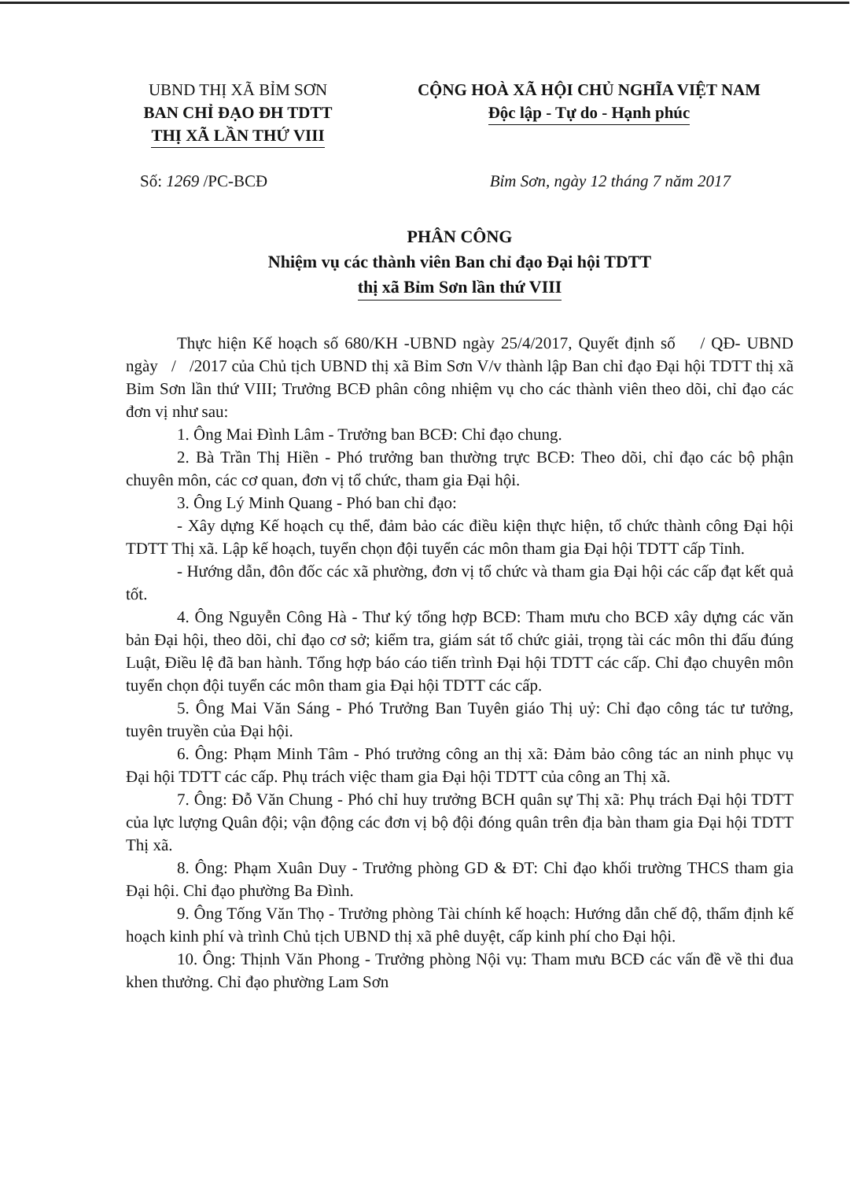UBND THỊ XÃ BỈM SƠN
BAN CHỈ ĐẠO ĐH TDTT
THỊ XÃ LẦN THỨ VIII
CỘNG HOÀ XÃ HỘI CHỦ NGHĨA VIỆT NAM
Độc lập - Tự do - Hạnh phúc
Số: 1269 /PC-BCĐ Bỉm Sơn, ngày 12 tháng 7 năm 2017
PHÂN CÔNG
Nhiệm vụ các thành viên Ban chỉ đạo Đại hội TDTT
thị xã Bỉm Sơn lần thứ VIII
Thực hiện Kế hoạch số 680/KH -UBND ngày 25/4/2017, Quyết định số / QĐ- UBND ngày / /2017 của Chủ tịch UBND thị xã Bỉm Sơn V/v thành lập Ban chỉ đạo Đại hội TDTT thị xã Bỉm Sơn lần thứ VIII; Trưởng BCĐ phân công nhiệm vụ cho các thành viên theo dõi, chỉ đạo các đơn vị như sau:
1. Ông Mai Đình Lâm - Trưởng ban BCĐ: Chỉ đạo chung.
2. Bà Trần Thị Hiền - Phó trưởng ban thường trực BCĐ: Theo dõi, chỉ đạo các bộ phận chuyên môn, các cơ quan, đơn vị tổ chức, tham gia Đại hội.
3. Ông Lý Minh Quang - Phó ban chỉ đạo:
- Xây dựng Kế hoạch cụ thể, đảm bảo các điều kiện thực hiện, tổ chức thành công Đại hội TDTT Thị xã. Lập kế hoạch, tuyển chọn đội tuyển các môn tham gia Đại hội TDTT cấp Tỉnh.
- Hướng dẫn, đôn đốc các xã phường, đơn vị tổ chức và tham gia Đại hội các cấp đạt kết quả tốt.
4. Ông Nguyễn Công Hà - Thư ký tổng hợp BCĐ: Tham mưu cho BCĐ xây dựng các văn bản Đại hội, theo dõi, chỉ đạo cơ sở; kiểm tra, giám sát tổ chức giải, trọng tài các môn thi đấu đúng Luật, Điều lệ đã ban hành. Tổng hợp báo cáo tiến trình Đại hội TDTT các cấp. Chỉ đạo chuyên môn tuyển chọn đội tuyển các môn tham gia Đại hội TDTT các cấp.
5. Ông Mai Văn Sáng - Phó Trưởng Ban Tuyên giáo Thị uỷ: Chỉ đạo công tác tư tưởng, tuyên truyền của Đại hội.
6. Ông: Phạm Minh Tâm - Phó trưởng công an thị xã: Đảm bảo công tác an ninh phục vụ Đại hội TDTT các cấp. Phụ trách việc tham gia Đại hội TDTT của công an Thị xã.
7. Ông: Đỗ Văn Chung - Phó chỉ huy trưởng BCH quân sự Thị xã: Phụ trách Đại hội TDTT của lực lượng Quân đội; vận động các đơn vị bộ đội đóng quân trên địa bàn tham gia Đại hội TDTT Thị xã.
8. Ông: Phạm Xuân Duy - Trưởng phòng GD & ĐT: Chỉ đạo khối trường THCS tham gia Đại hội. Chỉ đạo phường Ba Đình.
9. Ông Tống Văn Thọ - Trưởng phòng Tài chính kế hoạch: Hướng dẫn chế độ, thẩm định kế hoạch kinh phí và trình Chủ tịch UBND thị xã phê duyệt, cấp kinh phí cho Đại hội.
10. Ông: Thịnh Văn Phong - Trưởng phòng Nội vụ: Tham mưu BCĐ các vấn đề về thi đua khen thưởng. Chỉ đạo phường Lam Sơn